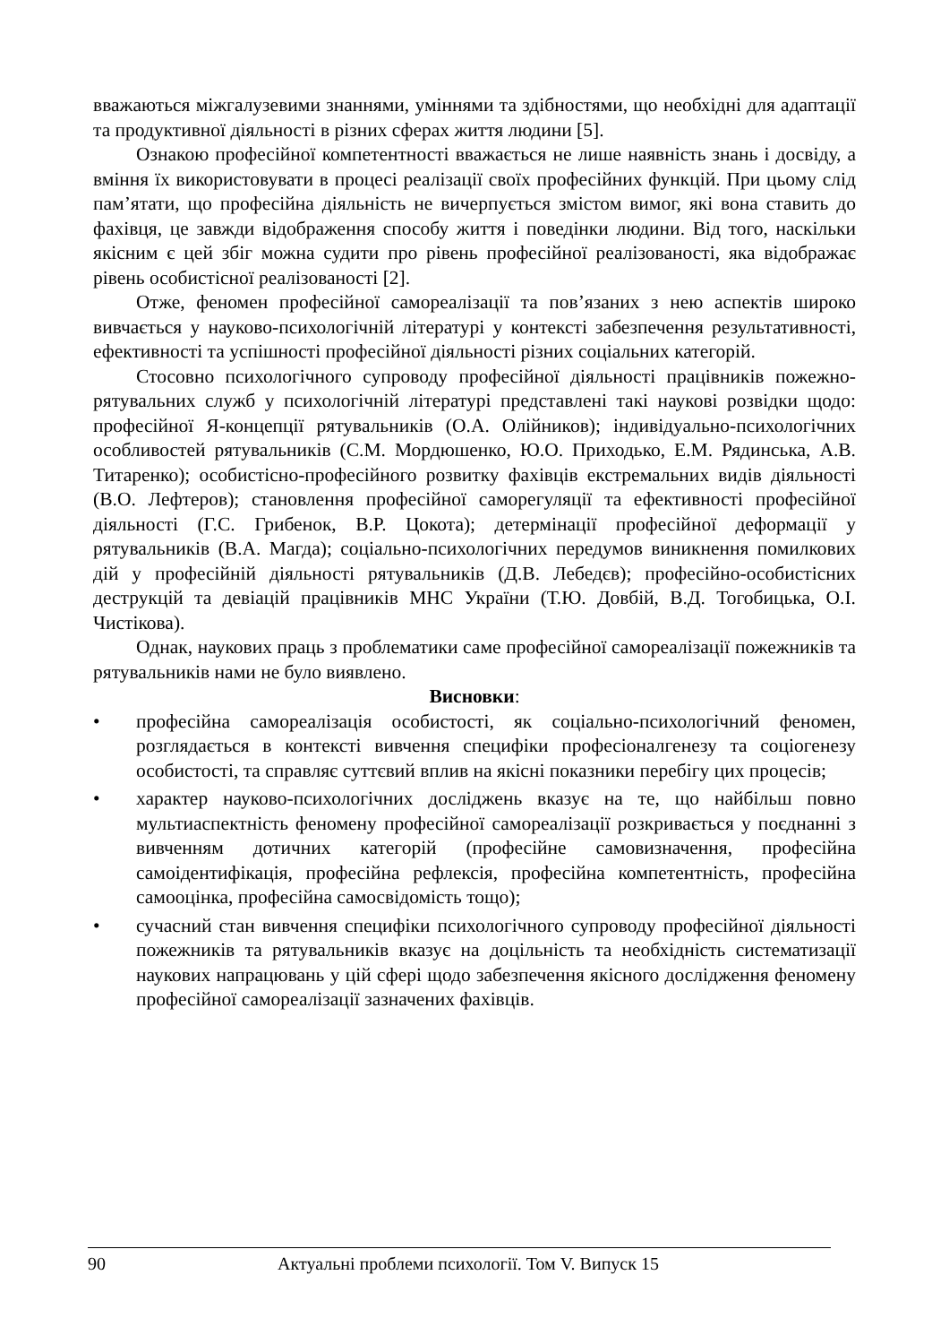вважаються міжгалузевими знаннями, уміннями та здібностями, що необхідні для адаптації та продуктивної діяльності в різних сферах життя людини [5].
Ознакою професійної компетентності вважається не лише наявність знань і досвіду, а вміння їх використовувати в процесі реалізації своїх професійних функцій. При цьому слід пам’ятати, що професійна діяльність не вичерпується змістом вимог, які вона ставить до фахівця, це завжди відображення способу життя і поведінки людини. Від того, наскільки якісним є цей збіг можна судити про рівень професійної реалізованості, яка відображає рівень особистісної реалізованості [2].
Отже, феномен професійної самореалізації та пов’язаних з нею аспектів широко вивчається у науково-психологічній літературі у контексті забезпечення результативності, ефективності та успішності професійної діяльності різних соціальних категорій.
Стосовно психологічного супроводу професійної діяльності працівників пожежно-рятувальних служб у психологічній літературі представлені такі наукові розвідки щодо: професійної Я-концепції рятувальників (О.А. Олійников); індивідуально-психологічних особливостей рятувальників (С.М. Мордюшенко, Ю.О. Приходько, Е.М. Рядинська, А.В. Титаренко); особистісно-професійного розвитку фахівців екстремальних видів діяльності (В.О. Лефтеров); становлення професійної саморегуляції та ефективності професійної діяльності (Г.С. Грибенок, В.Р. Цокота); детермінації професійної деформації у рятувальників (В.А. Магда); соціально-психологічних передумов виникнення помилкових дій у професійній діяльності рятувальників (Д.В. Лебедєв); професійно-особистісних деструкцій та девіацій працівників МНС України (Т.Ю. Довбій, В.Д. Тогобицька, О.І. Чистікова).
Однак, наукових праць з проблематики саме професійної самореалізації пожежників та рятувальників нами не було виявлено.
Висновки:
• професійна самореалізація особистості, як соціально-психологічний феномен, розглядається в контексті вивчення специфіки професіоналгенезу та соціогенезу особистості, та справляє суттєвий вплив на якісні показники перебігу цих процесів;
• характер науково-психологічних досліджень вказує на те, що найбільш повно мультиаспектність феномену професійної самореалізації розкривається у поєднанні з вивченням дотичних категорій (професійне самовизначення, професійна самоідентифікація, професійна рефлексія, професійна компетентність, професійна самооцінка, професійна самосвідомість тощо);
• сучасний стан вивчення специфіки психологічного супроводу професійної діяльності пожежників та рятувальників вказує на доцільність та необхідність систематизації наукових напрацювань у цій сфері щодо забезпечення якісного дослідження феномену професійної самореалізації зазначених фахівців.
90 Актуальні проблеми психології. Том V. Випуск 15